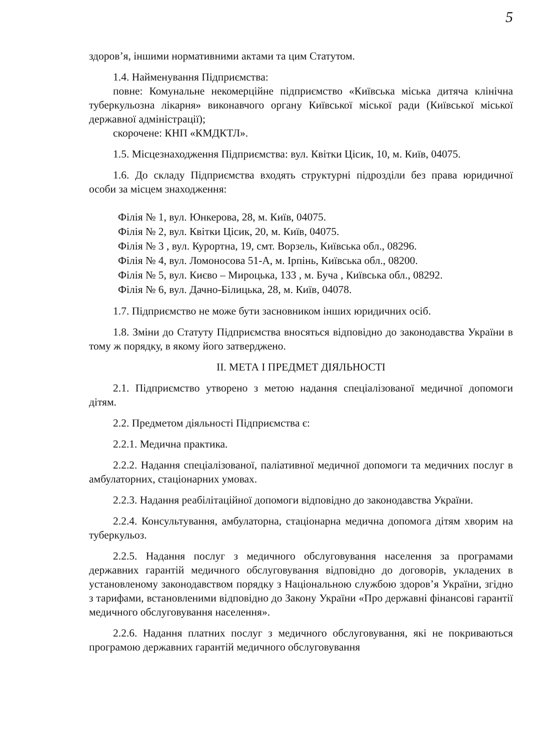5
здоров’я, іншими нормативними актами та цим Статутом.
1.4. Найменування Підприємства:
повне: Комунальне некомерційне підприємство «Київська міська дитяча клінічна туберкульозна лікарня» виконавчого органу Київської міської ради (Київської міської державної адміністрації);
скорочене: КНП «КМДКТЛ».
1.5. Місцезнаходження Підприємства: вул. Квітки Цісик, 10, м. Київ, 04075.
1.6. До складу Підприємства входять структурні підрозділи без права юридичної особи за місцем знаходження:
Філія № 1, вул. Юнкерова, 28, м. Київ, 04075.
Філія № 2, вул. Квітки Цісик, 20, м. Київ, 04075.
Філія № 3 , вул. Курортна, 19, смт. Ворзель, Київська обл., 08296.
Філія № 4, вул. Ломоносова 51-А, м. Ірпінь, Київська обл., 08200.
Філія № 5, вул. Києво – Мироцька, 133 , м. Буча , Київська обл., 08292.
Філія № 6, вул. Дачно-Білицька, 28, м. Київ, 04078.
1.7. Підприємство не може бути засновником інших юридичних осіб.
1.8. Зміни до Статуту Підприємства вносяться відповідно до законодавства України в тому ж порядку, в якому його затверджено.
ІІ. МЕТА І ПРЕДМЕТ ДІЯЛЬНОСТІ
2.1. Підприємство утворено з метою надання спеціалізованої медичної допомоги дітям.
2.2. Предметом діяльності Підприємства є:
2.2.1. Медична практика.
2.2.2. Надання спеціалізованої, паліативної медичної допомоги та медичних послуг в амбулаторних, стаціонарних умовах.
2.2.3. Надання реабілітаційної допомоги відповідно до законодавства України.
2.2.4. Консультування, амбулаторна, стаціонарна медична допомога дітям хворим на туберкульоз.
2.2.5. Надання послуг з медичного обслуговування населення за програмами державних гарантій медичного обслуговування відповідно до договорів, укладених в установленому законодавством порядку з Національною службою здоров’я України, згідно з тарифами, встановленими відповідно до Закону України «Про державні фінансові гарантії медичного обслуговування населення».
2.2.6. Надання платних послуг з медичного обслуговування, які не покриваються програмою державних гарантій медичного обслуговування